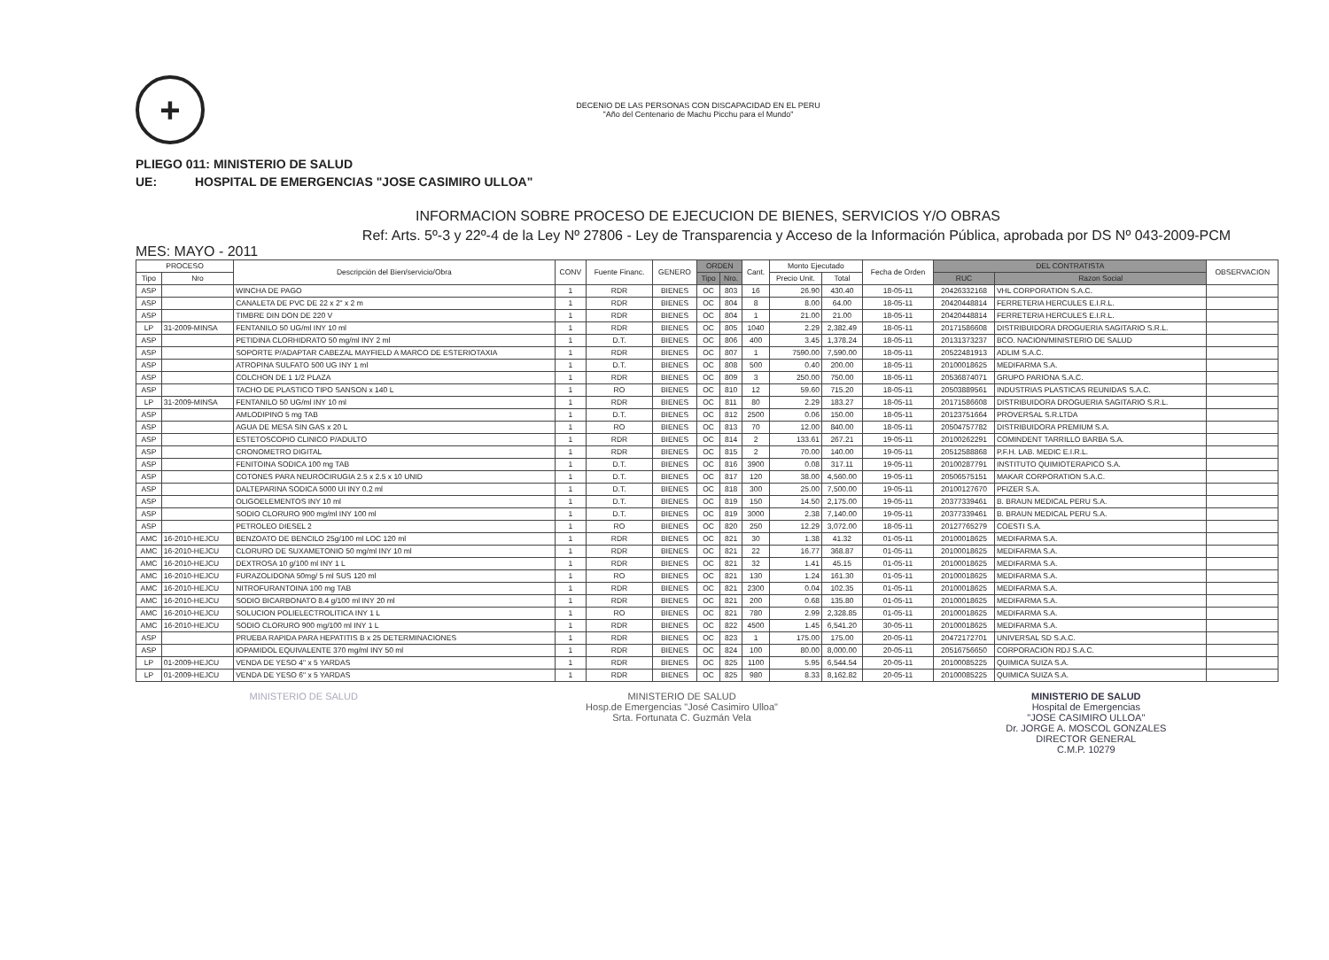+
DECENIO DE LAS PERSONAS CON DISCAPACIDAD EN EL PERU
"Año del Centenario de Machu Picchu para el Mundo"
PLIEGO 011: MINISTERIO DE SALUD
UE: HOSPITAL DE EMERGENCIAS "JOSE CASIMIRO ULLOA"
INFORMACION SOBRE PROCESO DE EJECUCION DE BIENES, SERVICIOS Y/O OBRAS
Ref: Arts. 5º-3 y 22º-4 de la Ley Nº 27806 - Ley de Transparencia y Acceso de la Información Pública, aprobada por DS Nº 043-2009-PCM
MES: MAYO - 2011
| PROCESO | | Descripción del Bien/servicio/Obra | CONV | Fuente Financ. | GENERO | ORDEN | | Cant. | Monto Ejecutado | | Fecha de Orden | DEL CONTRATISTA | | OBSERVACION |
| --- | --- | --- | --- | --- | --- | --- | --- | --- | --- | --- | --- | --- | --- | --- |
| Tipo | Nro | | | | | Tipo | Nro. | | Precio Unit. | Total | | RUC | Razon Social | |
| ASP | | WINCHA DE PAGO | 1 | RDR | BIENES | OC | 803 | 16 | 26.90 | 430.40 | 18-05-11 | 20426332168 | VHL CORPORATION S.A.C. | |
| ASP | | CANALETA DE PVC DE 22 x 2" x 2 m | 1 | RDR | BIENES | OC | 804 | 8 | 8.00 | 64.00 | 18-05-11 | 20420448814 | FERRETERIA HERCULES E.I.R.L. | |
| ASP | | TIMBRE DIN DON DE 220 V | 1 | RDR | BIENES | OC | 804 | 1 | 21.00 | 21.00 | 18-05-11 | 20420448814 | FERRETERIA HERCULES E.I.R.L. | |
| LP | 31-2009-MINSA | FENTANILO 50 UG/ml INY 10 ml | 1 | RDR | BIENES | OC | 805 | 1040 | 2.29 | 2,382.49 | 18-05-11 | 20171586608 | DISTRIBUIDORA DROGUERIA SAGITARIO S.R.L. | |
| ASP | | PETIDINA CLORHIDRATO 50 mg/ml INY 2 ml | 1 | D.T. | BIENES | OC | 806 | 400 | 3.45 | 1,378.24 | 18-05-11 | 20131373237 | BCO. NACION/MINISTERIO DE SALUD | |
| ASP | | SOPORTE P/ADAPTAR CABEZAL MAYFIELD A MARCO DE ESTERIOTAXIA | 1 | RDR | BIENES | OC | 807 | 1 | 7590.00 | 7,590.00 | 18-05-11 | 20522481913 | ADLIM S.A.C. | |
| ASP | | ATROPINA SULFATO 500 UG INY 1 ml | 1 | D.T. | BIENES | OC | 808 | 500 | 0.40 | 200.00 | 18-05-11 | 20100018625 | MEDIFARMA S.A. | |
| ASP | | COLCHON DE 1 1/2 PLAZA | 1 | RDR | BIENES | OC | 809 | 3 | 250.00 | 750.00 | 18-05-11 | 20536874071 | GRUPO PARIONA S.A.C. | |
| ASP | | TACHO DE PLASTICO TIPO SANSON x 140 L | 1 | RO | BIENES | OC | 810 | 12 | 59.60 | 715.20 | 18-05-11 | 20503889561 | INDUSTRIAS PLASTICAS REUNIDAS S.A.C. | |
| LP | 31-2009-MINSA | FENTANILO 50 UG/ml INY 10 ml | 1 | RDR | BIENES | OC | 811 | 80 | 2.29 | 183.27 | 18-05-11 | 20171586608 | DISTRIBUIDORA DROGUERIA SAGITARIO S.R.L. | |
| ASP | | AMLODIPINO 5 mg TAB | 1 | D.T. | BIENES | OC | 812 | 2500 | 0.06 | 150.00 | 18-05-11 | 20123751664 | PROVERSAL S.R.LTDA | |
| ASP | | AGUA DE MESA SIN GAS x 20 L | 1 | RO | BIENES | OC | 813 | 70 | 12.00 | 840.00 | 18-05-11 | 20504757782 | DISTRIBUIDORA PREMIUM S.A. | |
| ASP | | ESTETOSCOPIO CLINICO P/ADULTO | 1 | RDR | BIENES | OC | 814 | 2 | 133.61 | 267.21 | 19-05-11 | 20100262291 | COMINDENT TARRILLO BARBA S.A. | |
| ASP | | CRONOMETRO DIGITAL | 1 | RDR | BIENES | OC | 815 | 2 | 70.00 | 140.00 | 19-05-11 | 20512588868 | P.F.H. LAB. MEDIC E.I.R.L. | |
| ASP | | FENITOINA SODICA 100 mg TAB | 1 | D.T. | BIENES | OC | 816 | 3900 | 0.08 | 317.11 | 19-05-11 | 20100287791 | INSTITUTO QUIMIOTERAPICO S.A. | |
| ASP | | COTONES PARA NEUROCIRUGIA 2.5 x 2.5 x 10 UNID | 1 | D.T. | BIENES | OC | 817 | 120 | 38.00 | 4,560.00 | 19-05-11 | 20506575151 | MAKAR CORPORATION S.A.C. | |
| ASP | | DALTEPARINA SODICA 5000 UI INY 0.2 ml | 1 | D.T. | BIENES | OC | 818 | 300 | 25.00 | 7,500.00 | 19-05-11 | 20100127670 | PFIZER S.A. | |
| ASP | | OLIGOELEMENTOS INY 10 ml | 1 | D.T. | BIENES | OC | 819 | 150 | 14.50 | 2,175.00 | 19-05-11 | 20377339461 | B. BRAUN MEDICAL PERU S.A. | |
| ASP | | SODIO CLORURO 900 mg/ml INY 100 ml | 1 | D.T. | BIENES | OC | 819 | 3000 | 2.38 | 7,140.00 | 19-05-11 | 20377339461 | B. BRAUN MEDICAL PERU S.A. | |
| ASP | | PETROLEO DIESEL 2 | 1 | RO | BIENES | OC | 820 | 250 | 12.29 | 3,072.00 | 18-05-11 | 20127765279 | COESTI S.A. | |
| AMC | 16-2010-HEJCU | BENZOATO DE BENCILO 25g/100 ml LOC 120 ml | 1 | RDR | BIENES | OC | 821 | 30 | 1.38 | 41.32 | 01-05-11 | 20100018625 | MEDIFARMA S.A. | |
| AMC | 16-2010-HEJCU | CLORURO DE SUXAMETONIO 50 mg/ml INY 10 ml | 1 | RDR | BIENES | OC | 821 | 22 | 16.77 | 368.87 | 01-05-11 | 20100018625 | MEDIFARMA S.A. | |
| AMC | 16-2010-HEJCU | DEXTROSA 10 g/100 ml INY 1 L | 1 | RDR | BIENES | OC | 821 | 32 | 1.41 | 45.15 | 01-05-11 | 20100018625 | MEDIFARMA S.A. | |
| AMC | 16-2010-HEJCU | FURAZOLIDONA 50mg/ 5 ml SUS 120 ml | 1 | RO | BIENES | OC | 821 | 130 | 1.24 | 161.30 | 01-05-11 | 20100018625 | MEDIFARMA S.A. | |
| AMC | 16-2010-HEJCU | NITROFURANTOINA 100 mg TAB | 1 | RDR | BIENES | OC | 821 | 2300 | 0.04 | 102.35 | 01-05-11 | 20100018625 | MEDIFARMA S.A. | |
| AMC | 16-2010-HEJCU | SODIO BICARBONATO 8.4 g/100 ml INY 20 ml | 1 | RDR | BIENES | OC | 821 | 200 | 0.68 | 135.80 | 01-05-11 | 20100018625 | MEDIFARMA S.A. | |
| AMC | 16-2010-HEJCU | SOLUCION POLIELECTROLITICA INY 1 L | 1 | RO | BIENES | OC | 821 | 780 | 2.99 | 2,328.85 | 01-05-11 | 20100018625 | MEDIFARMA S.A. | |
| AMC | 16-2010-HEJCU | SODIO CLORURO 900 mg/100 ml INY 1 L | 1 | RDR | BIENES | OC | 822 | 4500 | 1.45 | 6,541.20 | 30-05-11 | 20100018625 | MEDIFARMA S.A. | |
| ASP | | PRUEBA RAPIDA PARA HEPATITIS B x 25 DETERMINACIONES | 1 | RDR | BIENES | OC | 823 | 1 | 175.00 | 175.00 | 20-05-11 | 20472172701 | UNIVERSAL SD S.A.C. | |
| ASP | | IOPAMIDOL EQUIVALENTE 370 mg/ml INY 50 ml | 1 | RDR | BIENES | OC | 824 | 100 | 80.00 | 8,000.00 | 20-05-11 | 20516756650 | CORPORACION RDJ S.A.C. | |
| LP | 01-2009-HEJCU | VENDA DE YESO 4" x 5 YARDAS | 1 | RDR | BIENES | OC | 825 | 1100 | 5.95 | 6,544.54 | 20-05-11 | 20100085225 | QUIMICA SUIZA S.A. | |
| LP | 01-2009-HEJCU | VENDA DE YESO 6" x 5 YARDAS | 1 | RDR | BIENES | OC | 825 | 980 | 8.33 | 8,162.82 | 20-05-11 | 20100085225 | QUIMICA SUIZA S.A. | |
MINISTERIO DE SALUD MINISTERIO DE SALUD
Hosp.de Emergencias "José Casimiro Ulloa"
Srta. Fortunata C. Guzmán Vela
MINISTERIO DE SALUD
Hospital de Emergencias
"JOSE CASIMIRO ULLOA"
Dr. JORGE A. MOSCOL GONZALES
DIRECTOR GENERAL
C.M.P. 10279